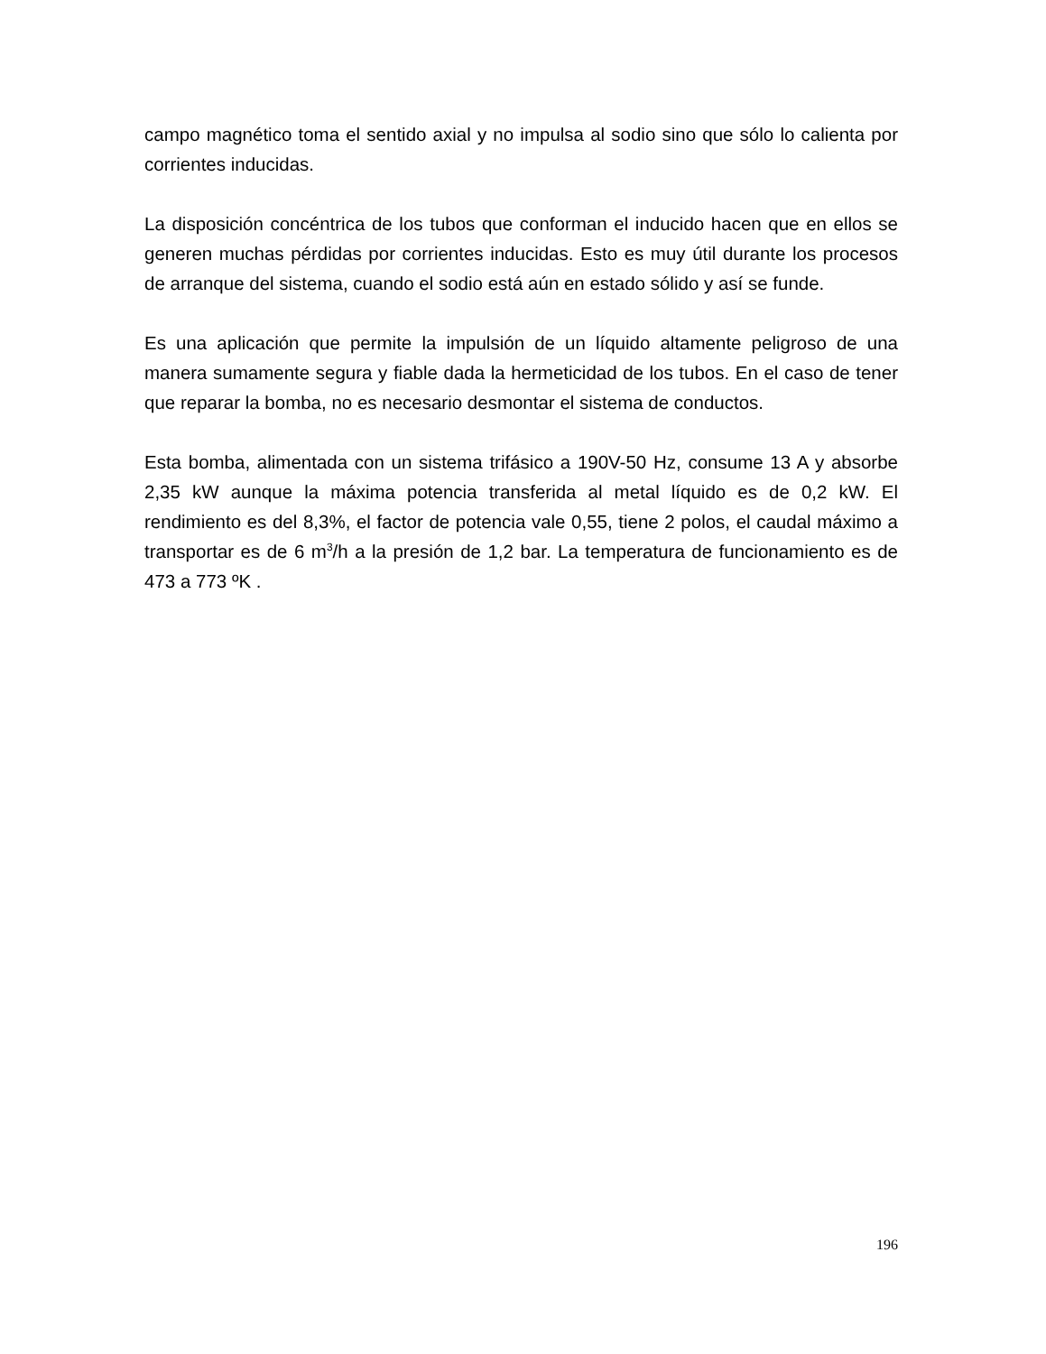campo magnético toma el sentido axial y no impulsa al sodio sino que sólo lo calienta por corrientes inducidas.
La disposición concéntrica de los tubos que conforman el inducido hacen que en ellos se generen muchas pérdidas por corrientes inducidas. Esto es muy útil durante los procesos de arranque del sistema, cuando el sodio está aún en estado sólido y así se funde.
Es una aplicación que permite la impulsión de un líquido altamente peligroso de una manera sumamente segura y fiable dada la hermeticidad de los tubos. En el caso de tener que reparar la bomba, no es necesario desmontar el sistema de conductos.
Esta bomba, alimentada con un sistema trifásico a 190V-50 Hz, consume 13 A y absorbe 2,35 kW aunque la máxima potencia transferida al metal líquido es de 0,2 kW. El rendimiento es del 8,3%, el factor de potencia vale 0,55, tiene 2 polos, el caudal máximo a transportar es de 6 m<sup>3</sup>/h a la presión de 1,2 bar. La temperatura de funcionamiento es de 473 a 773 ºK .
196